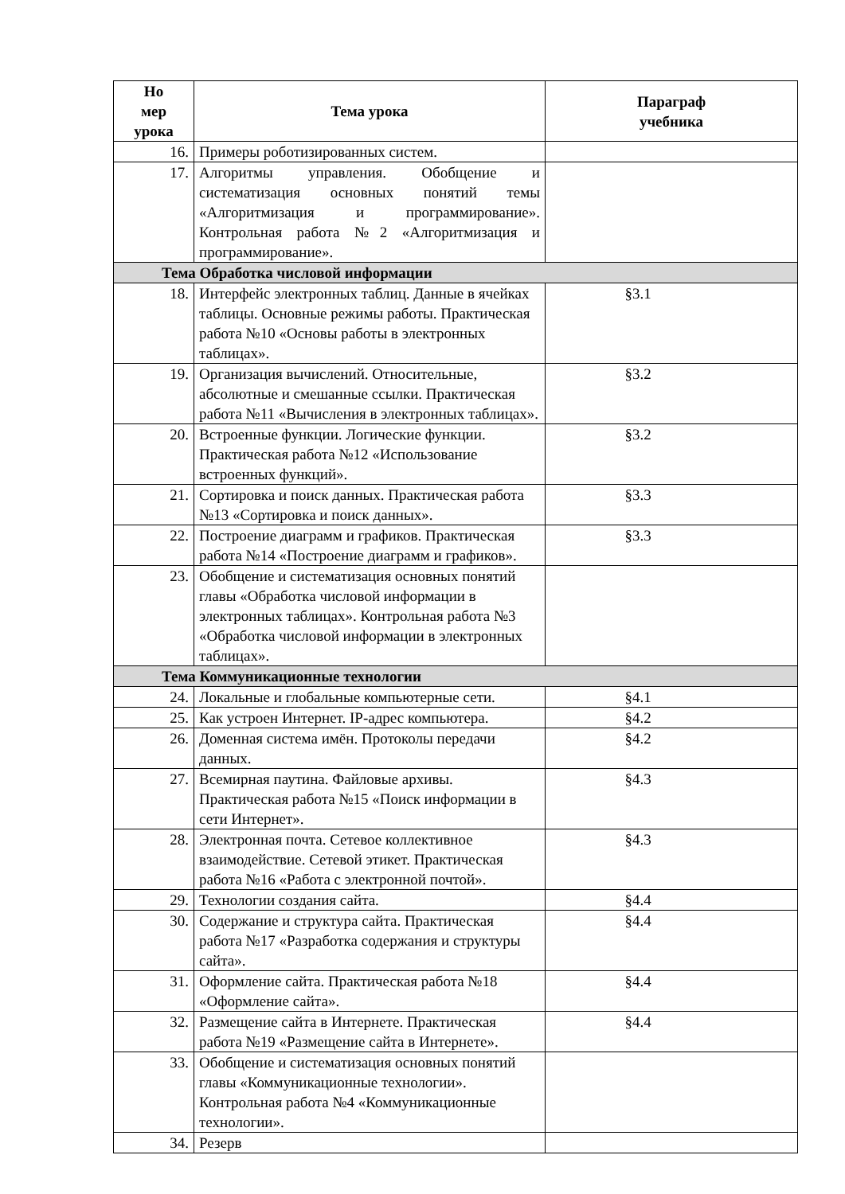| Но мер урока | Тема урока | Параграф учебника |
| --- | --- | --- |
| 16. | Примеры роботизированных систем. | |
| 17. | Алгоритмы управления. Обобщение и систематизация основных понятий темы «Алгоритмизация и программирование». Контрольная работа №2 «Алгоритмизация и программирование». | |
| Тема Обработка числовой информации | | |
| 18. | Интерфейс электронных таблиц. Данные в ячейках таблицы. Основные режимы работы. Практическая работа №10 «Основы работы в электронных таблицах». | §3.1 |
| 19. | Организация вычислений. Относительные, абсолютные и смешанные ссылки. Практическая работа №11 «Вычисления в электронных таблицах». | §3.2 |
| 20. | Встроенные функции. Логические функции. Практическая работа №12 «Использование встроенных функций». | §3.2 |
| 21. | Сортировка и поиск данных. Практическая работа №13 «Сортировка и поиск данных». | §3.3 |
| 22. | Построение диаграмм и графиков. Практическая работа №14 «Построение диаграмм и графиков». | §3.3 |
| 23. | Обобщение и систематизация основных понятий главы «Обработка числовой информации в электронных таблицах». Контрольная работа №3 «Обработка числовой информации в электронных таблицах». | |
| Тема Коммуникационные технологии | | |
| 24. | Локальные и глобальные компьютерные сети. | §4.1 |
| 25. | Как устроен Интернет. IP-адрес компьютера. | §4.2 |
| 26. | Доменная система имён. Протоколы передачи данных. | §4.2 |
| 27. | Всемирная паутина. Файловые архивы. Практическая работа №15 «Поиск информации в сети Интернет». | §4.3 |
| 28. | Электронная почта. Сетевое коллективное взаимодействие. Сетевой этикет. Практическая работа №16 «Работа с электронной почтой». | §4.3 |
| 29. | Технологии создания сайта. | §4.4 |
| 30. | Содержание и структура сайта. Практическая работа №17 «Разработка содержания и структуры сайта». | §4.4 |
| 31. | Оформление сайта. Практическая работа №18 «Оформление сайта». | §4.4 |
| 32. | Размещение сайта в Интернете. Практическая работа №19 «Размещение сайта в Интернете». | §4.4 |
| 33. | Обобщение и систематизация основных понятий главы «Коммуникационные технологии». Контрольная работа №4 «Коммуникационные технологии». | |
| 34. | Резерв | |